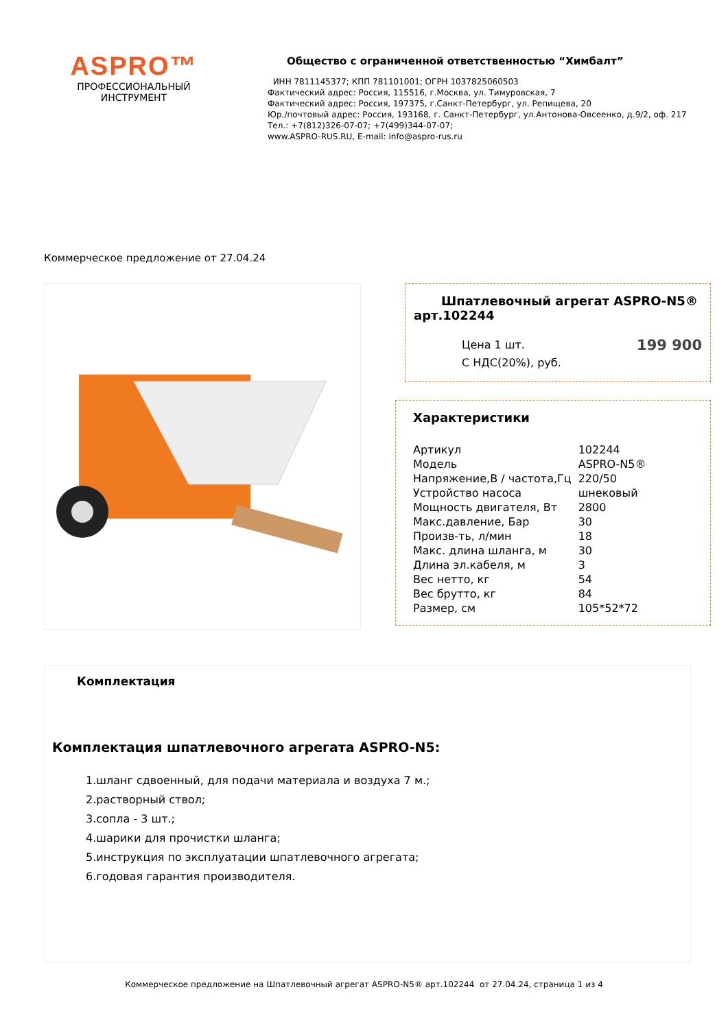ASPRO™
ПРОФЕССИОНАЛЬНЫЙ
ИНСТРУМЕНТ
Общество с ограниченной ответственностью “Химбалт”
ИНН 7811145377; КПП 781101001; ОГРН 1037825060503
Фактический адрес: Россия, 115516, г.Москва, ул. Тимуровская, 7
Фактический адрес: Россия, 197375, г.Санкт-Петербург, ул. Репищева, 20
Юр./почтовый адрес: Россия, 193168, г. Санкт-Петербург, ул.Антонова-Овсеенко, д.9/2, оф. 217
Тел.: +7(812)326-07-07; +7(499)344-07-07;
www.ASPRO-RUS.RU, E-mail: info@aspro-rus.ru
Коммерческое предложение от 27.04.24
Шпатлевочный агрегат ASPRO-N5® арт.102244
Цена 1 шт.
С НДС(20%), руб. 199 900
Характеристики
| Артикул | 102244 |
| Модель | ASPRO-N5® |
| Напряжение,В / частота,Гц | 220/50 |
| Устройство насоса | шнековый |
| Мощность двигателя, Вт | 2800 |
| Макс.давление, Бар | 30 |
| Произв-ть, л/мин | 18 |
| Макс. длина шланга, м | 30 |
| Длина эл.кабеля, м | 3 |
| Вес нетто, кг | 54 |
| Вес брутто, кг | 84 |
| Размер, см | 105*52*72 |
Комплектация
Комплектация шпатлевочного агрегата ASPRO-N5:
1.шланг сдвоенный, для подачи материала и воздуха 7 м.;
2.растворный ствол;
3.сопла - 3 шт.;
4.шарики для прочистки шланга;
5.инструкция по эксплуатации шпатлевочного агрегата;
6.годовая гарантия производителя.
Коммерческое предложение на Шпатлевочный агрегат ASPRO-N5® арт.102244 от 27.04.24, страница 1 из 4